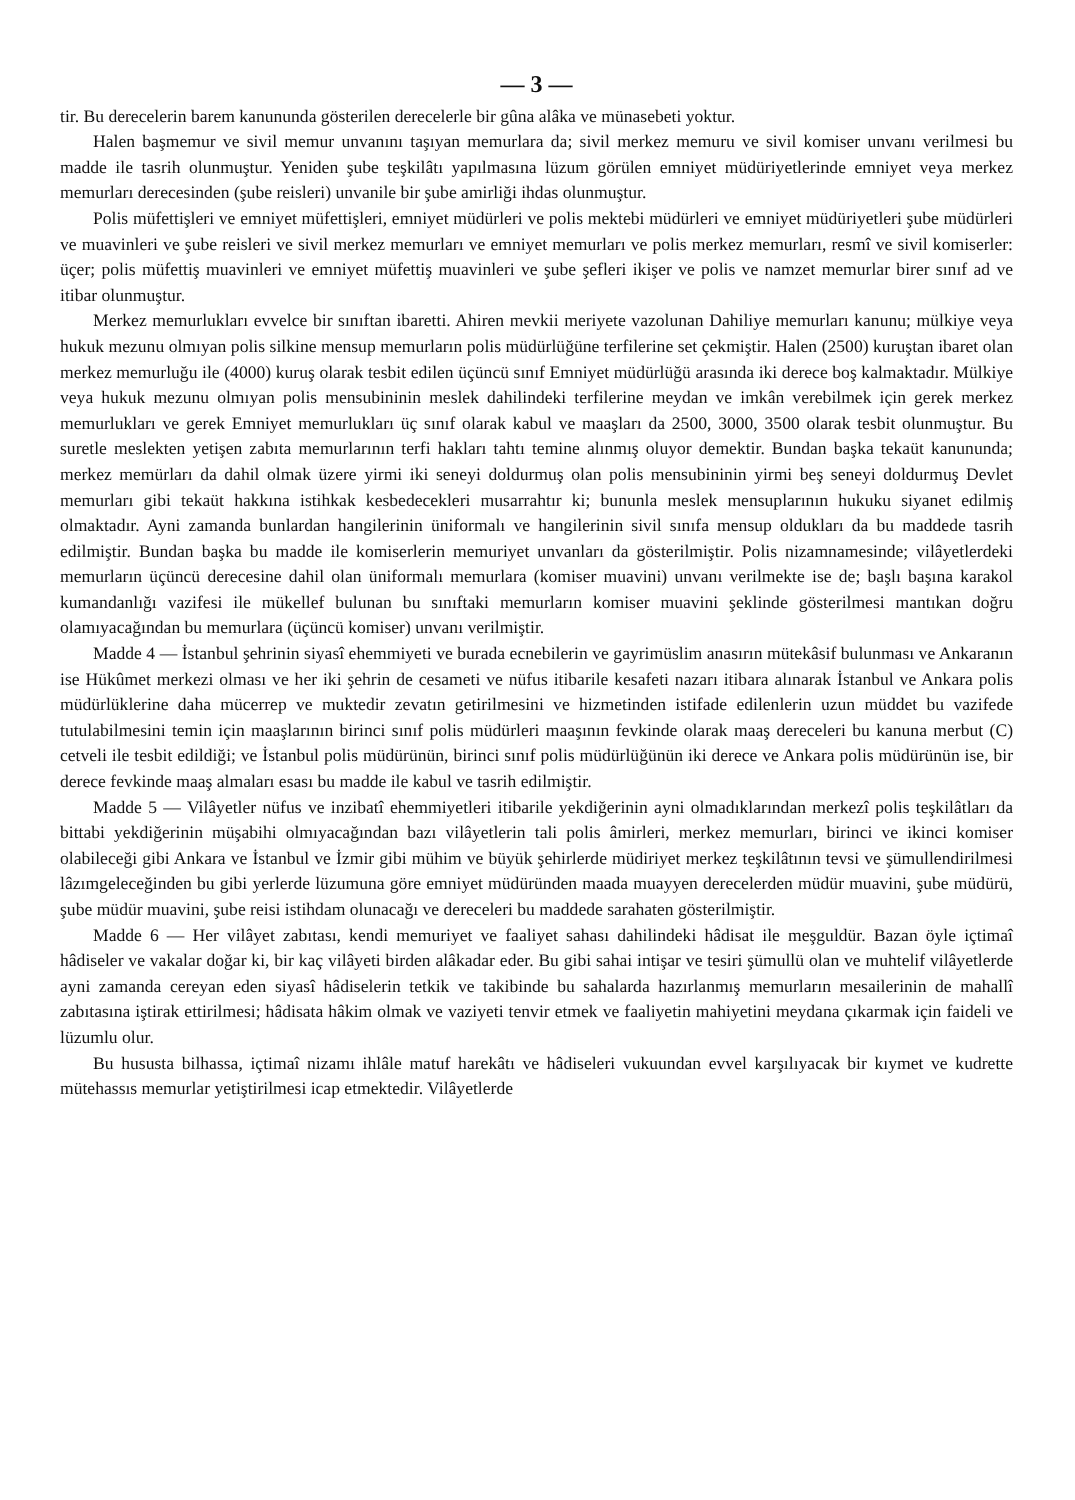— 3 —
tir. Bu derecelerin barem kanununda gösterilen derecelerle bir gûna alâka ve münasebeti yoktur.
Halen başmemur ve sivil memur unvanını taşıyan memurlara da; sivil merkez memuru ve sivil komiser unvanı verilmesi bu madde ile tasrih olunmuştur. Yeniden şube teşkilâtı yapılmasına lüzum görülen emniyet müdüriyetlerinde emniyet veya merkez memurları derecesinden (şube reisleri) unvanile bir şube amirliği ihdas olunmuştur.
Polis müfettişleri ve emniyet müfettişleri, emniyet müdürleri ve polis mektebi müdürleri ve emniyet müdüriyetleri şube müdürleri ve muavinleri ve şube reisleri ve sivil merkez memurları ve emniyet memurları ve polis merkez memurları, resmî ve sivil komiserler: üçer; polis müfettiş muavinleri ve emniyet müfettiş muavinleri ve şube şefleri ikişer ve polis ve namzet memurlar birer sınıf ad ve itibar olunmuştur.
Merkez memurlukları evvelce bir sınıftan ibaretti. Ahiren mevkii meriyete vazolunan Dahiliye memurları kanunu; mülkiye veya hukuk mezunu olmıyan polis silkine mensup memurların polis müdürlüğüne terfilerine set çekmiştir. Halen (2500) kuruştan ibaret olan merkez memurluğu ile (4000) kuruş olarak tesbit edilen üçüncü sınıf Emniyet müdürlüğü arasında iki derece boş kalmaktadır. Mülkiye veya hukuk mezunu olmıyan polis mensubininin meslek dahilindeki terfilerine meydan ve imkân verebilmek için gerek merkez memurlukları ve gerek Emniyet memurlukları üç sınıf olarak kabul ve maaşları da 2500, 3000, 3500 olarak tesbit olunmuştur. Bu suretle meslekten yetişen zabıta memurlarının terfi hakları tahtı temine alınmış oluyor demektir. Bundan başka tekaüt kanununda; merkez memürları da dahil olmak üzere yirmi iki seneyi doldurmuş olan polis mensubininin yirmi beş seneyi doldurmuş Devlet memurları gibi tekaüt hakkına istihkak kesbedecekleri musarrahtır ki; bununla meslek mensuplarının hukuku siyanet edilmiş olmaktadır. Ayni zamanda bunlardan hangilerinin üniformalı ve hangilerinin sivil sınıfa mensup oldukları da bu maddede tasrih edilmiştir. Bundan başka bu madde ile komiserlerin memuriyet unvanları da gösterilmiştir. Polis nizamnamesinde; vilâyetlerdeki memurların üçüncü derecesine dahil olan üniformalı memurlara (komiser muavini) unvanı verilmekte ise de; başlı başına karakol kumandanlığı vazifesi ile mükellef bulunan bu sınıftaki memurların komiser muavini şeklinde gösterilmesi mantıkan doğru olamıyacağından bu memurlara (üçüncü komiser) unvanı verilmiştir.
Madde 4 — İstanbul şehrinin siyasî ehemmiyeti ve burada ecnebilerin ve gayrimüslim anasırın mütekâsif bulunması ve Ankaranın ise Hükûmet merkezi olması ve her iki şehrin de cesameti ve nüfus itibarile kesafeti nazarı itibara alınarak İstanbul ve Ankara polis müdürlüklerine daha mücerrep ve muktedir zevatın getirilmesini ve hizmetinden istifade edilenlerin uzun müddet bu vazifede tutulabilmesini temin için maaşlarının birinci sınıf polis müdürleri maaşının fevkinde olarak maaş dereceleri bu kanuna merbut (C) cetveli ile tesbit edildiği; ve İstanbul polis müdürünün, birinci sınıf polis müdürlüğünün iki derece ve Ankara polis müdürünün ise, bir derece fevkinde maaş almaları esası bu madde ile kabul ve tasrih edilmiştir.
Madde 5 — Vilâyetler nüfus ve inzibatî ehemmiyetleri itibarile yekdiğerinin ayni olmadıklarından merkezî polis teşkilâtları da bittabi yekdiğerinin müşabihi olmıyacağından bazı vilâyetlerin tali polis âmirleri, merkez memurları, birinci ve ikinci komiser olabileceği gibi Ankara ve İstanbul ve İzmir gibi mühim ve büyük şehirlerde müdiriyet merkez teşkilâtının tevsi ve şümullendirilmesi lâzımgeleceğinden bu gibi yerlerde lüzumuna göre emniyet müdüründen maada muayyen derecelerden müdür muavini, şube müdürü, şube müdür muavini, şube reisi istihdam olunacağı ve dereceleri bu maddede sarahaten gösterilmiştir.
Madde 6 — Her vilâyet zabıtası, kendi memuriyet ve faaliyet sahası dahilindeki hâdisat ile meşguldür. Bazan öyle içtimaî hâdiseler ve vakalar doğar ki, bir kaç vilâyeti birden alâkadar eder. Bu gibi sahai intişar ve tesiri şümullü olan ve muhtelif vilâyetlerde ayni zamanda cereyan eden siyasî hâdiselerin tetkik ve takibinde bu sahalarda hazırlanmış memurların mesailerinin de mahallî zabıtasına iştirak ettirilmesi; hâdisata hâkim olmak ve vaziyeti tenvir etmek ve faaliyetin mahiyetini meydana çıkarmak için faideli ve lüzumlu olur.
Bu hususta bilhassa, içtimaî nizamı ihlâle matuf harekâtı ve hâdiseleri vukuundan evvel karşılıyacak bir kıymet ve kudrette mütehassıs memurlar yetiştirilmesi icap etmektedir. Vilâyetlerde